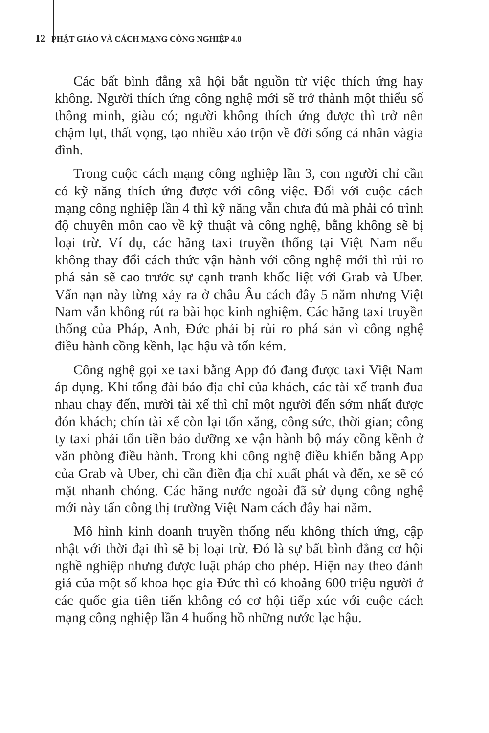12 PHẬT GIÁO VÀ CÁCH MẠNG CÔNG NGHIỆP 4.0
Các bất bình đẳng xã hội bắt nguồn từ việc thích ứng hay không. Người thích ứng công nghệ mới sẽ trở thành một thiểu số thông minh, giàu có; người không thích ứng được thì trở nên chậm lụt, thất vọng, tạo nhiều xáo trộn về đời sống cá nhân vàgia đình.
Trong cuộc cách mạng công nghiệp lần 3, con người chỉ cần có kỹ năng thích ứng được với công việc. Đối với cuộc cách mạng công nghiệp lần 4 thì kỹ năng vẫn chưa đủ mà phải có trình độ chuyên môn cao về kỹ thuật và công nghệ, bằng không sẽ bị loại trừ. Ví dụ, các hãng taxi truyền thống tại Việt Nam nếu không thay đổi cách thức vận hành với công nghệ mới thì rủi ro phá sản sẽ cao trước sự cạnh tranh khốc liệt với Grab và Uber. Vấn nạn này từng xảy ra ở châu Âu cách đây 5 năm nhưng Việt Nam vẫn không rút ra bài học kinh nghiệm. Các hãng taxi truyền thống của Pháp, Anh, Đức phải bị rủi ro phá sản vì công nghệ điều hành cồng kềnh, lạc hậu và tốn kém.
Công nghệ gọi xe taxi bằng App đó đang được taxi Việt Nam áp dụng. Khi tổng đài báo địa chỉ của khách, các tài xế tranh đua nhau chạy đến, mười tài xế thì chỉ một người đến sớm nhất được đón khách; chín tài xế còn lại tốn xăng, công sức, thời gian; công ty taxi phải tốn tiền bảo dưỡng xe vận hành bộ máy cồng kềnh ở văn phòng điều hành. Trong khi công nghệ điều khiển bằng App của Grab và Uber, chỉ cần điền địa chỉ xuất phát và đến, xe sẽ có mặt nhanh chóng. Các hãng nước ngoài đã sử dụng công nghệ mới này tấn công thị trường Việt Nam cách đây hai năm.
Mô hình kinh doanh truyền thống nếu không thích ứng, cập nhật với thời đại thì sẽ bị loại trừ. Đó là sự bất bình đẳng cơ hội nghề nghiệp nhưng được luật pháp cho phép. Hiện nay theo đánh giá của một số khoa học gia Đức thì có khoảng 600 triệu người ở các quốc gia tiên tiến không có cơ hội tiếp xúc với cuộc cách mạng công nghiệp lần 4 huống hồ những nước lạc hậu.